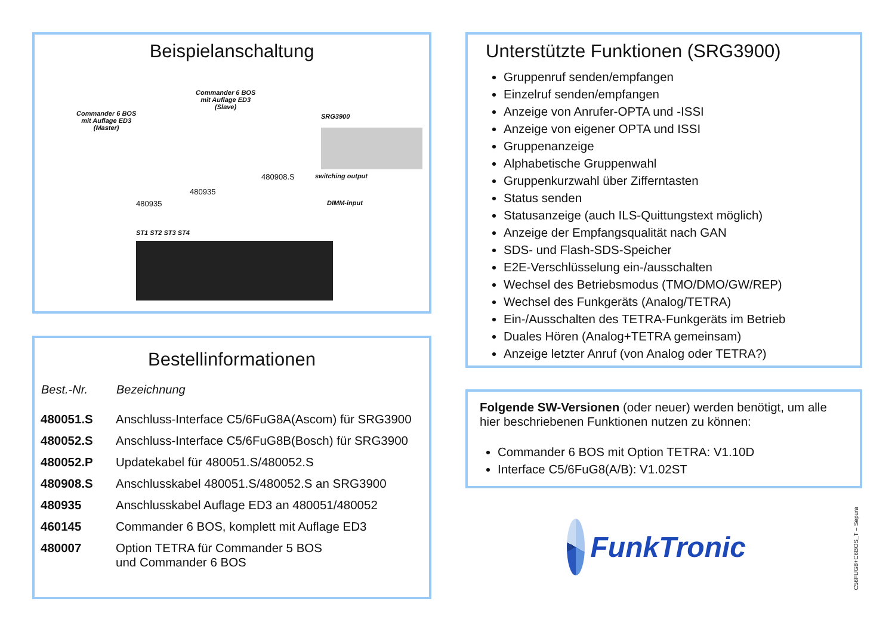Beispielanschaltung
Commander 6 BOS
mit Auflage ED3
(Master)
Commander 6 BOS
mit Auflage ED3
(Slave)
SRG3900
ST1 ST2 ST3 ST4
480935
480935
480908.S switching output
DIMM-input
Bestellinformationen
| Best.-Nr. | Bezeichnung |
| --- | --- |
| 480051.S | Anschluss-Interface C5/6FuG8A(Ascom) für SRG3900 |
| 480052.S | Anschluss-Interface C5/6FuG8B(Bosch) für SRG3900 |
| 480052.P | Updatekabel für 480051.S/480052.S |
| 480908.S | Anschlusskabel 480051.S/480052.S an SRG3900 |
| 480935 | Anschlusskabel Auflage ED3 an 480051/480052 |
| 460145 | Commander 6 BOS, komplett mit Auflage ED3 |
| 480007 | Option TETRA für Commander 5 BOS und Commander 6 BOS |
Unterstützte Funktionen (SRG3900)
Gruppenruf senden/empfangen
Einzelruf senden/empfangen
Anzeige von Anrufer-OPTA und -ISSI
Anzeige von eigener OPTA und ISSI
Gruppenanzeige
Alphabetische Gruppenwahl
Gruppenkurzwahl über Zifferntasten
Status senden
Statusanzeige (auch ILS-Quittungstext möglich)
Anzeige der Empfangsqualität nach GAN
SDS- und Flash-SDS-Speicher
E2E-Verschlüsselung ein-/ausschalten
Wechsel des Betriebsmodus (TMO/DMO/GW/REP)
Wechsel des Funkgeräts (Analog/TETRA)
Ein-/Ausschalten des TETRA-Funkgeräts im Betrieb
Duales Hören (Analog+TETRA gemeinsam)
Anzeige letzter Anruf (von Analog oder TETRA?)
Folgende SW-Versionen (oder neuer) werden benötigt, um alle hier beschriebenen Funktionen nutzen zu können:
Commander 6 BOS mit Option TETRA: V1.10D
Interface C5/6FuG8(A/B): V1.02ST
FunkTronic
C56FUG8+C6BOS_T – Sepura